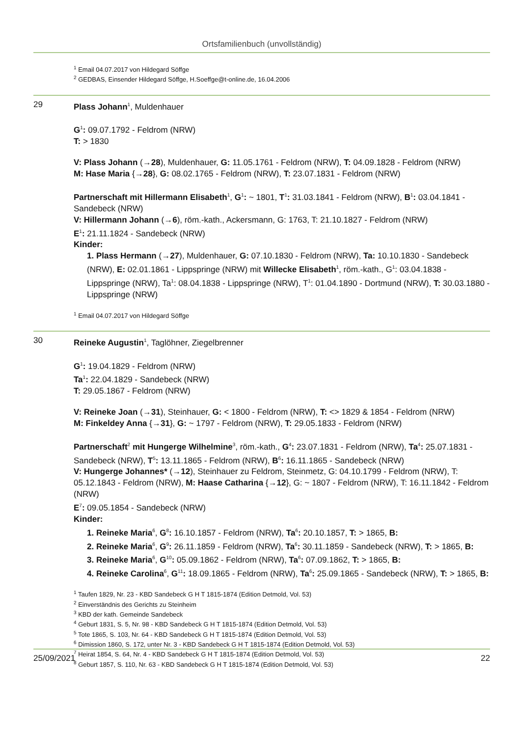Ortsfamilienbuch (unvollständig)
<sup>1</sup> Email 04.07.2017 von Hildegard Söffge
<sup>2</sup> GEDBAS, Einsender Hildegard Söffge, H.Soeffge@t-online.de, 16.04.2006
29 Plass Johann<sup>1</sup>, Muldenhauer
G<sup>1</sup>: 09.07.1792 - Feldrom (NRW)
T: > 1830
V: Plass Johann (→28), Muldenhauer, G: 11.05.1761 - Feldrom (NRW), T: 04.09.1828 - Feldrom (NRW)
M: Hase Maria {→28}, G: 08.02.1765 - Feldrom (NRW), T: 23.07.1831 - Feldrom (NRW)
Partnerschaft mit Hillermann Elisabeth<sup>1</sup>, G<sup>1</sup>: ~ 1801, T<sup>1</sup>: 31.03.1841 - Feldrom (NRW), B<sup>1</sup>: 03.04.1841 - Sandebeck (NRW)
V: Hillermann Johann (→6), röm.-kath., Ackersmann, G: 1763, T: 21.10.1827 - Feldrom (NRW)
E<sup>1</sup>: 21.11.1824 - Sandebeck (NRW)
Kinder:
1. Plass Hermann (→27), Muldenhauer, G: 07.10.1830 - Feldrom (NRW), Ta: 10.10.1830 - Sandebeck (NRW), E: 02.01.1861 - Lippspringe (NRW) mit Willecke Elisabeth<sup>1</sup>, röm.-kath., G<sup>1</sup>: 03.04.1838 - Lippspringe (NRW), Ta<sup>1</sup>: 08.04.1838 - Lippspringe (NRW), T<sup>1</sup>: 01.04.1890 - Dortmund (NRW), T: 30.03.1880 - Lippspringe (NRW)
<sup>1</sup> Email 04.07.2017 von Hildegard Söffge
30 Reineke Augustin<sup>1</sup>, Taglöhner, Ziegelbrenner
G<sup>1</sup>: 19.04.1829 - Feldrom (NRW)
Ta<sup>1</sup>: 22.04.1829 - Sandebeck (NRW)
T: 29.05.1867 - Feldrom (NRW)
V: Reineke Joan (→31), Steinhauer, G: < 1800 - Feldrom (NRW), T: <> 1829 & 1854 - Feldrom (NRW)
M: Finkeldey Anna {→31}, G: ~ 1797 - Feldrom (NRW), T: 29.05.1833 - Feldrom (NRW)
Partnerschaft<sup>2</sup> mit Hungerge Wilhelmine<sup>3</sup>, röm.-kath., G<sup>4</sup>: 23.07.1831 - Feldrom (NRW), Ta<sup>4</sup>: 25.07.1831 - Sandebeck (NRW), T<sup>5</sup>: 13.11.1865 - Feldrom (NRW), B<sup>6</sup>: 16.11.1865 - Sandebeck (NRW)
V: Hungerge Johannes* (→12), Steinhauer zu Feldrom, Steinmetz, G: 04.10.1799 - Feldrom (NRW), T: 05.12.1843 - Feldrom (NRW), M: Haase Catharina {→12}, G: ~ 1807 - Feldrom (NRW), T: 16.11.1842 - Feldrom (NRW)
E<sup>7</sup>: 09.05.1854 - Sandebeck (NRW)
Kinder:
1. Reineke Maria<sup>6</sup>, G<sup>8</sup>: 16.10.1857 - Feldrom (NRW), Ta<sup>6</sup>: 20.10.1857, T: > 1865, B:
2. Reineke Maria<sup>6</sup>, G<sup>9</sup>: 26.11.1859 - Feldrom (NRW), Ta<sup>6</sup>: 30.11.1859 - Sandebeck (NRW), T: > 1865, B:
3. Reineke Maria<sup>6</sup>, G<sup>10</sup>: 05.09.1862 - Feldrom (NRW), Ta<sup>6</sup>: 07.09.1862, T: > 1865, B:
4. Reineke Carolina<sup>6</sup>, G<sup>11</sup>: 18.09.1865 - Feldrom (NRW), Ta<sup>6</sup>: 25.09.1865 - Sandebeck (NRW), T: > 1865, B:
<sup>1</sup> Taufen 1829, Nr. 23 - KBD Sandebeck G H T 1815-1874 (Edition Detmold, Vol. 53)
<sup>2</sup> Einverständnis des Gerichts zu Steinheim
<sup>3</sup> KBD der kath. Gemeinde Sandebeck
<sup>4</sup> Geburt 1831, S. 5, Nr. 98 - KBD Sandebeck G H T 1815-1874 (Edition Detmold, Vol. 53)
<sup>5</sup> Tote 1865, S. 103, Nr. 64 - KBD Sandebeck G H T 1815-1874 (Edition Detmold, Vol. 53)
<sup>6</sup> Dimission 1860, S. 172, unter Nr. 3 - KBD Sandebeck G H T 1815-1874 (Edition Detmold, Vol. 53)
<sup>7</sup> Heirat 1854, S. 64, Nr. 4 - KBD Sandebeck G H T 1815-1874 (Edition Detmold, Vol. 53)
<sup>8</sup> Geburt 1857, S. 110, Nr. 63 - KBD Sandebeck G H T 1815-1874 (Edition Detmold, Vol. 53)
25/09/2021 22